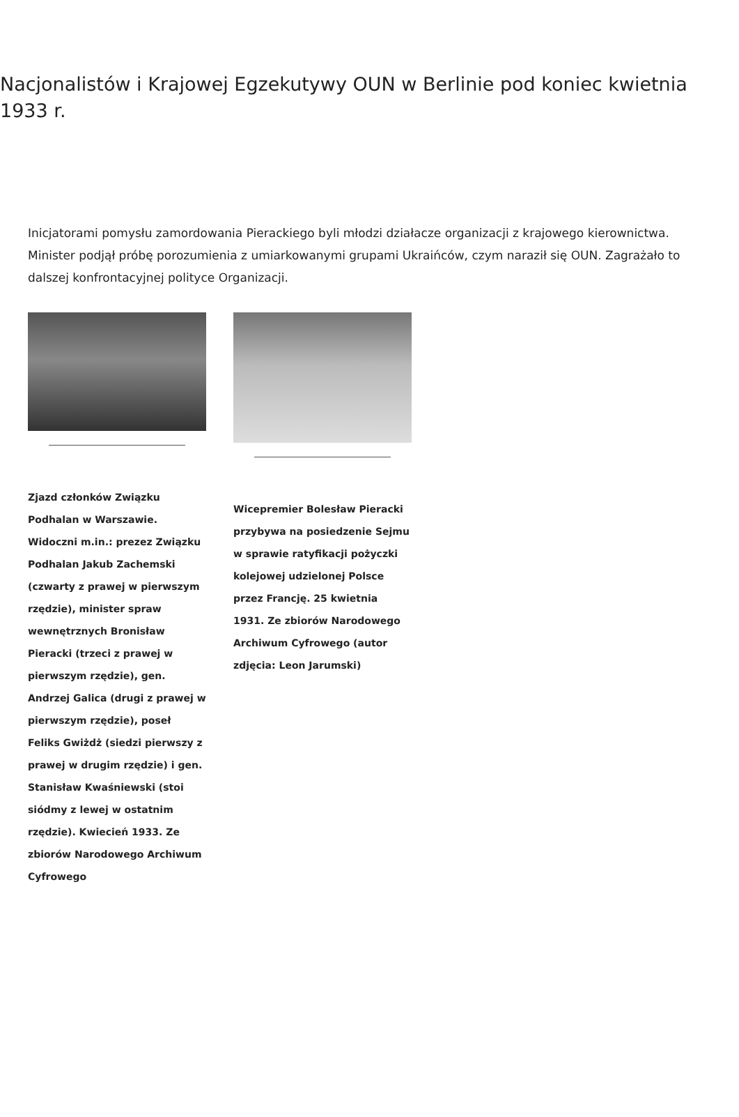Nacjonalistów i Krajowej Egzekutywy OUN w Berlinie pod koniec kwietnia 1933 r.
Inicjatorami pomysłu zamordowania Pierackiego byli młodzi działacze organizacji z krajowego kierownictwa. Minister podjął próbę porozumienia z umiarkowanymi grupami Ukraińców, czym naraził się OUN. Zagrażało to dalszej konfrontacyjnej polityce Organizacji.
Zjazd członków Związku Podhalan w Warszawie. Widoczni m.in.: prezez Związku Podhalan Jakub Zachemski (czwarty z prawej w pierwszym rzędzie), minister spraw wewnętrznych Bronisław Pieracki (trzeci z prawej w pierwszym rzędzie), gen. Andrzej Galica (drugi z prawej w pierwszym rzędzie), poseł Feliks Gwiżdż (siedzi pierwszy z prawej w drugim rzędzie) i gen. Stanisław Kwaśniewski (stoi siódmy z lewej w ostatnim rzędzie). Kwiecień 1933. Ze zbiorów Narodowego Archiwum Cyfrowego
Wicepremier Bolesław Pieracki przybywa na posiedzenie Sejmu w sprawie ratyfikacji pożyczki kolejowej udzielonej Polsce przez Francję. 25 kwietnia 1931. Ze zbiorów Narodowego Archiwum Cyfrowego (autor zdjęcia: Leon Jarumski)